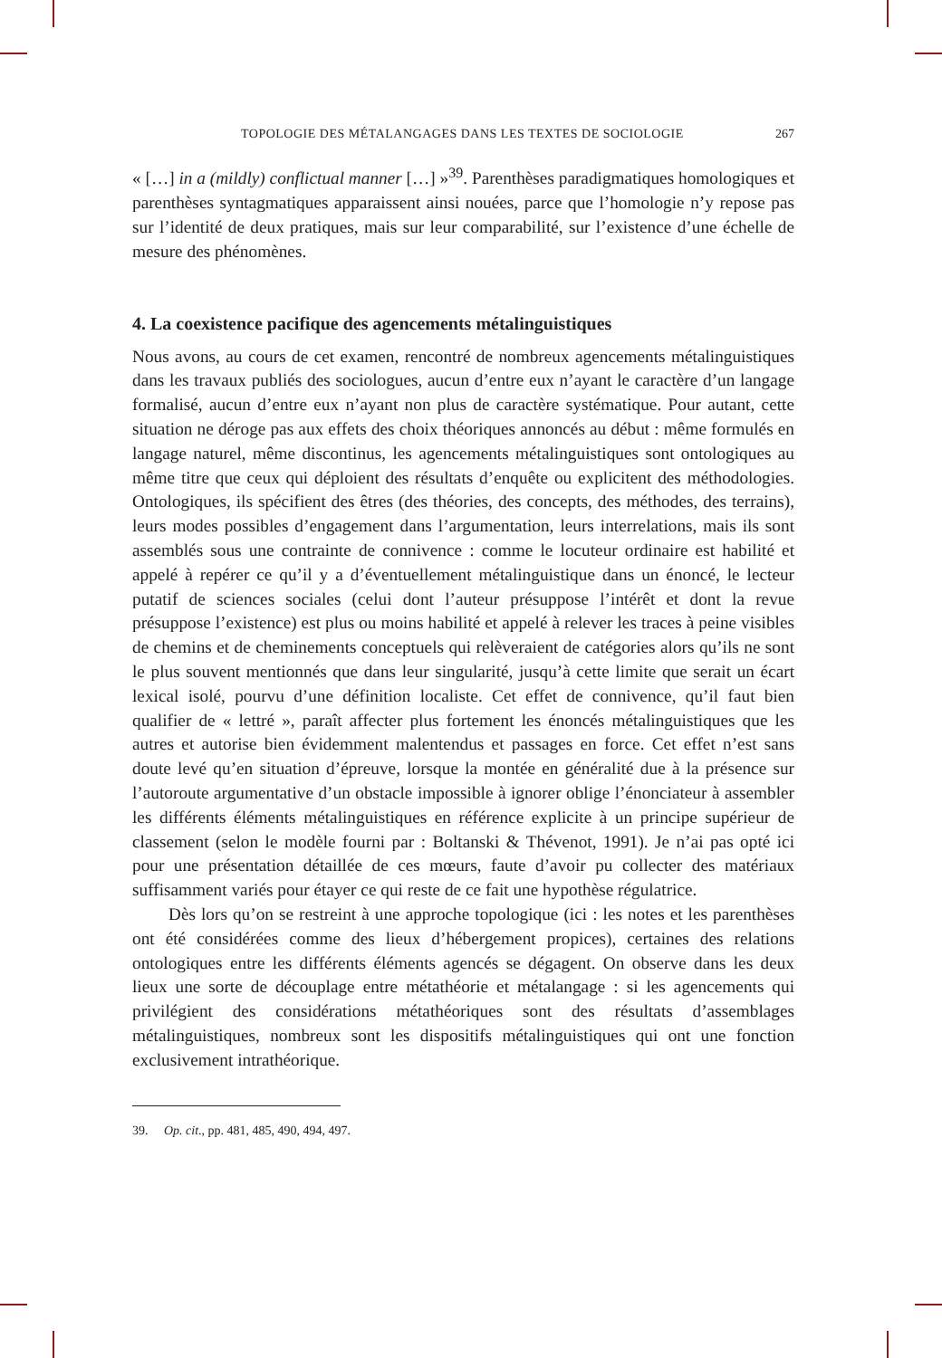TOPOLOGIE DES MÉTALANGAGES DANS LES TEXTES DE SOCIOLOGIE 267
« […] in a (mildly) conflictual manner […] »<sup>39</sup>. Parenthèses paradigmatiques homologiques et parenthèses syntagmatiques apparaissent ainsi nouées, parce que l’homologie n’y repose pas sur l’identité de deux pratiques, mais sur leur comparabilité, sur l’existence d’une échelle de mesure des phénomènes.
4. La coexistence pacifique des agencements métalinguistiques
Nous avons, au cours de cet examen, rencontré de nombreux agencements métalinguistiques dans les travaux publiés des sociologues, aucun d’entre eux n’ayant le caractère d’un langage formalisé, aucun d’entre eux n’ayant non plus de caractère systématique. Pour autant, cette situation ne déroge pas aux effets des choix théoriques annoncés au début : même formulés en langage naturel, même discontinus, les agencements métalinguistiques sont ontologiques au même titre que ceux qui déploient des résultats d’enquête ou explicitent des méthodologies. Ontologiques, ils spécifient des êtres (des théories, des concepts, des méthodes, des terrains), leurs modes possibles d’engagement dans l’argumentation, leurs interrelations, mais ils sont assemblés sous une contrainte de connivence : comme le locuteur ordinaire est habilité et appelé à repérer ce qu’il y a d’éventuellement métalinguistique dans un énoncé, le lecteur putatif de sciences sociales (celui dont l’auteur présuppose l’intérêt et dont la revue présuppose l’existence) est plus ou moins habilité et appelé à relever les traces à peine visibles de chemins et de cheminements conceptuels qui relèveraient de catégories alors qu’ils ne sont le plus souvent mentionnés que dans leur singularité, jusqu’à cette limite que serait un écart lexical isolé, pourvu d’une définition localiste. Cet effet de connivence, qu’il faut bien qualifier de « lettré », paraît affecter plus fortement les énoncés métalinguistiques que les autres et autorise bien évidemment malentendus et passages en force. Cet effet n’est sans doute levé qu’en situation d’épreuve, lorsque la montée en généralité due à la présence sur l’autoroute argumentative d’un obstacle impossible à ignorer oblige l’énonciateur à assembler les différents éléments métalinguistiques en référence explicite à un principe supérieur de classement (selon le modèle fourni par : Boltanski & Thévenot, 1991). Je n’ai pas opté ici pour une présentation détaillée de ces mœurs, faute d’avoir pu collecter des matériaux suffisamment variés pour étayer ce qui reste de ce fait une hypothèse régulatrice.
Dès lors qu’on se restreint à une approche topologique (ici : les notes et les parenthèses ont été considérées comme des lieux d’hébergement propices), certaines des relations ontologiques entre les différents éléments agencés se dégagent. On observe dans les deux lieux une sorte de découplage entre métathéorie et métalangage : si les agencements qui privilégient des considérations métathéoriques sont des résultats d’assemblages métalinguistiques, nombreux sont les dispositifs métalinguistiques qui ont une fonction exclusivement intrathéorique.
39. Op. cit., pp. 481, 485, 490, 494, 497.